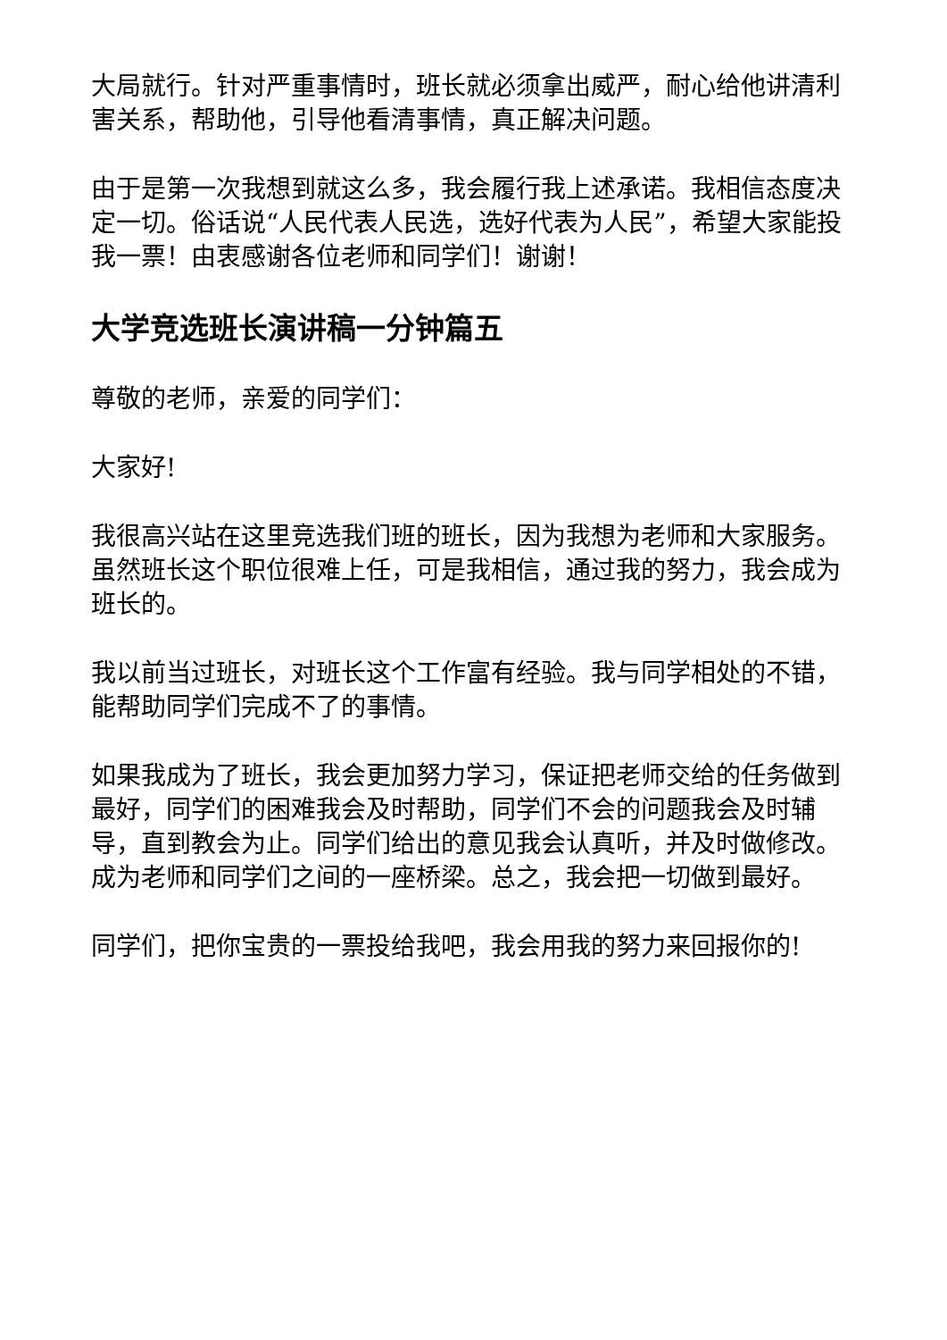大局就行。针对严重事情时，班长就必须拿出威严，耐心给他讲清利害关系，帮助他，引导他看清事情，真正解决问题。
由于是第一次我想到就这么多，我会履行我上述承诺。我相信态度决定一切。俗话说“人民代表人民选，选好代表为人民”，希望大家能投我一票！由衷感谢各位老师和同学们！谢谢！
大学竞选班长演讲稿一分钟篇五
尊敬的老师，亲爱的同学们：
大家好!
我很高兴站在这里竞选我们班的班长，因为我想为老师和大家服务。虽然班长这个职位很难上任，可是我相信，通过我的努力，我会成为班长的。
我以前当过班长，对班长这个工作富有经验。我与同学相处的不错，能帮助同学们完成不了的事情。
如果我成为了班长，我会更加努力学习，保证把老师交给的任务做到最好，同学们的困难我会及时帮助，同学们不会的问题我会及时辅导，直到教会为止。同学们给出的意见我会认真听，并及时做修改。成为老师和同学们之间的一座桥梁。总之，我会把一切做到最好。
同学们，把你宝贵的一票投给我吧，我会用我的努力来回报你的!